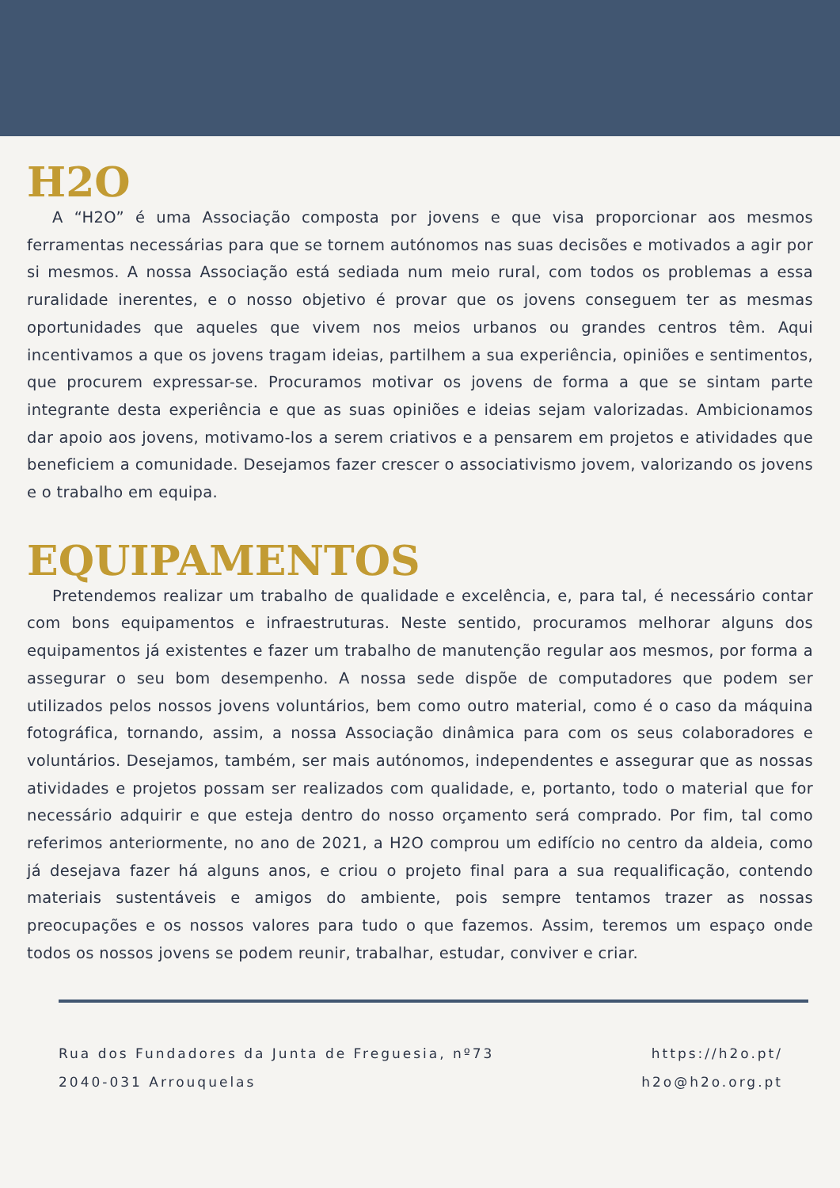H2O
A “H2O” é uma Associação composta por jovens e que visa proporcionar aos mesmos ferramentas necessárias para que se tornem autónomos nas suas decisões e motivados a agir por si mesmos. A nossa Associação está sediada num meio rural, com todos os problemas a essa ruralidade inerentes, e o nosso objetivo é provar que os jovens conseguem ter as mesmas oportunidades que aqueles que vivem nos meios urbanos ou grandes centros têm. Aqui incentivamos a que os jovens tragam ideias, partilhem a sua experiência, opiniões e sentimentos, que procurem expressar-se. Procuramos motivar os jovens de forma a que se sintam parte integrante desta experiência e que as suas opiniões e ideias sejam valorizadas. Ambicionamos dar apoio aos jovens, motivamo-los a serem criativos e a pensarem em projetos e atividades que beneficiem a comunidade. Desejamos fazer crescer o associativismo jovem, valorizando os jovens e o trabalho em equipa.
EQUIPAMENTOS
Pretendemos realizar um trabalho de qualidade e excelência, e, para tal, é necessário contar com bons equipamentos e infraestruturas. Neste sentido, procuramos melhorar alguns dos equipamentos já existentes e fazer um trabalho de manutenção regular aos mesmos, por forma a assegurar o seu bom desempenho. A nossa sede dispõe de computadores que podem ser utilizados pelos nossos jovens voluntários, bem como outro material, como é o caso da máquina fotográfica, tornando, assim, a nossa Associação dinâmica para com os seus colaboradores e voluntários. Desejamos, também, ser mais autónomos, independentes e assegurar que as nossas atividades e projetos possam ser realizados com qualidade, e, portanto, todo o material que for necessário adquirir e que esteja dentro do nosso orçamento será comprado. Por fim, tal como referimos anteriormente, no ano de 2021, a H2O comprou um edifício no centro da aldeia, como já desejava fazer há alguns anos, e criou o projeto final para a sua requalificação, contendo materiais sustentáveis e amigos do ambiente, pois sempre tentamos trazer as nossas preocupações e os nossos valores para tudo o que fazemos. Assim, teremos um espaço onde todos os nossos jovens se podem reunir, trabalhar, estudar, conviver e criar.
Rua dos Fundadores da Junta de Freguesia, nº73
2040-031 Arrouquelas
https://h2o.pt/
h2o@h2o.org.pt